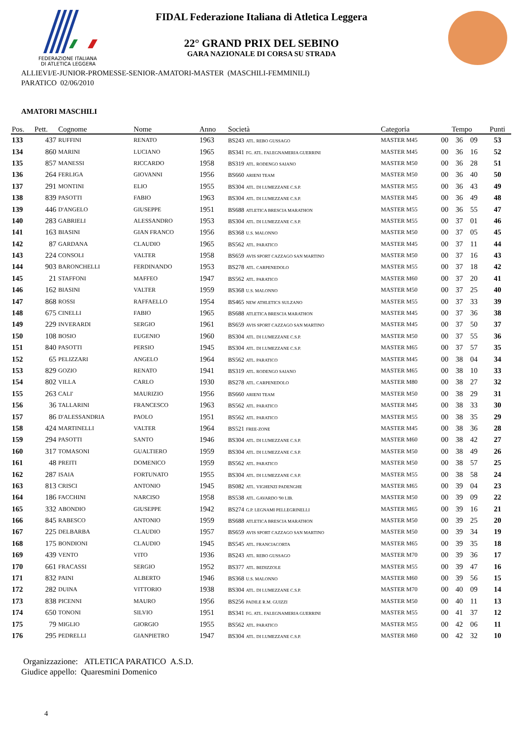FEDERAZIONE ITALIANA
DI ATLETICA LEGGERA
FIDAL Federazione Italiana di Atletica Leggera
22° GRAND PRIX DEL SEBINO
GARA NAZIONALE DI CORSA SU STRADA
ALLIEVI/E-JUNIOR-PROMESSE-SENIOR-AMATORI-MASTER (MASCHILI-FEMMINILI)
PARATICO 02/06/2010
AMATORI MASCHILI
| Pos. | Pett. | Cognome | Nome | Anno | Società | Categoria | Tempo | | | Punti |
| --- | --- | --- | --- | --- | --- | --- | --- | --- | --- | --- |
| 133 | 437 | RUFFINI | RENATO | 1963 | BS243 ATL. REBO GUSSAGO | MASTER M45 | 00 | 36 | 09 | 53 |
| 134 | 860 | MARINI | LUCIANO | 1965 | BS341 FG. ATL. FALEGNAMERIA GUERRINI | MASTER M45 | 00 | 36 | 16 | 52 |
| 135 | 857 | MANESSI | RICCARDO | 1958 | BS319 ATL. RODENGO SAIANO | MASTER M50 | 00 | 36 | 28 | 51 |
| 136 | 264 | FERLIGA | GIOVANNI | 1956 | BS660 ARIENI TEAM | MASTER M50 | 00 | 36 | 40 | 50 |
| 137 | 291 | MONTINI | ELIO | 1955 | BS304 ATL. DI LUMEZZANE C.S.P. | MASTER M55 | 00 | 36 | 43 | 49 |
| 138 | 839 | PASOTTI | FABIO | 1963 | BS304 ATL. DI LUMEZZANE C.S.P. | MASTER M45 | 00 | 36 | 49 | 48 |
| 139 | 446 | D'ANGELO | GIUSEPPE | 1951 | BS688 ATLETICA BRESCIA MARATHON | MASTER M55 | 00 | 36 | 55 | 47 |
| 140 | 283 | GABRIELI | ALESSANDRO | 1953 | BS304 ATL. DI LUMEZZANE C.S.P. | MASTER M55 | 00 | 37 | 01 | 46 |
| 141 | 163 | BIASINI | GIAN FRANCO | 1956 | BS368 U.S. MALONNO | MASTER M50 | 00 | 37 | 05 | 45 |
| 142 | 87 | GARDANA | CLAUDIO | 1965 | BS562 ATL. PARATICO | MASTER M45 | 00 | 37 | 11 | 44 |
| 143 | 224 | CONSOLI | VALTER | 1958 | BS659 AVIS SPORT CAZZAGO SAN MARTINO | MASTER M50 | 00 | 37 | 16 | 43 |
| 144 | 903 | BARONCHELLI | FERDINANDO | 1953 | BS278 ATL. CARPENEDOLO | MASTER M55 | 00 | 37 | 18 | 42 |
| 145 | 21 | STAFFONI | MAFFEO | 1947 | BS562 ATL. PARATICO | MASTER M60 | 00 | 37 | 20 | 41 |
| 146 | 162 | BIASINI | VALTER | 1959 | BS368 U.S. MALONNO | MASTER M50 | 00 | 37 | 25 | 40 |
| 147 | 868 | ROSSI | RAFFAELLO | 1954 | BS465 NEW ATHLETICS SULZANO | MASTER M55 | 00 | 37 | 33 | 39 |
| 148 | 675 | CINELLI | FABIO | 1965 | BS688 ATLETICA BRESCIA MARATHON | MASTER M45 | 00 | 37 | 36 | 38 |
| 149 | 229 | INVERARDI | SERGIO | 1961 | BS659 AVIS SPORT CAZZAGO SAN MARTINO | MASTER M45 | 00 | 37 | 50 | 37 |
| 150 | 108 | BOSIO | EUGENIO | 1960 | BS304 ATL. DI LUMEZZANE C.S.P. | MASTER M50 | 00 | 37 | 55 | 36 |
| 151 | 840 | PASOTTI | PERSIO | 1945 | BS304 ATL. DI LUMEZZANE C.S.P. | MASTER M65 | 00 | 37 | 57 | 35 |
| 152 | 65 | PELIZZARI | ANGELO | 1964 | BS562 ATL. PARATICO | MASTER M45 | 00 | 38 | 04 | 34 |
| 153 | 829 | GOZIO | RENATO | 1941 | BS319 ATL. RODENGO SAIANO | MASTER M65 | 00 | 38 | 10 | 33 |
| 154 | 802 | VILLA | CARLO | 1930 | BS278 ATL. CARPENEDOLO | MASTER M80 | 00 | 38 | 27 | 32 |
| 155 | 263 | CALI' | MAURIZIO | 1956 | BS660 ARIENI TEAM | MASTER M50 | 00 | 38 | 29 | 31 |
| 156 | 36 | TALLARINI | FRANCESCO | 1963 | BS562 ATL. PARATICO | MASTER M45 | 00 | 38 | 33 | 30 |
| 157 | 86 | D'ALESSANDRIA | PAOLO | 1951 | BS562 ATL. PARATICO | MASTER M55 | 00 | 38 | 35 | 29 |
| 158 | 424 | MARTINELLI | VALTER | 1964 | BS521 FREE-ZONE | MASTER M45 | 00 | 38 | 36 | 28 |
| 159 | 294 | PASOTTI | SANTO | 1946 | BS304 ATL. DI LUMEZZANE C.S.P. | MASTER M60 | 00 | 38 | 42 | 27 |
| 160 | 317 | TOMASONI | GUALTIERO | 1959 | BS304 ATL. DI LUMEZZANE C.S.P. | MASTER M50 | 00 | 38 | 49 | 26 |
| 161 | 48 | PREITI | DOMENICO | 1959 | BS562 ATL. PARATICO | MASTER M50 | 00 | 38 | 57 | 25 |
| 162 | 287 | ISAIA | FORTUNATO | 1955 | BS304 ATL. DI LUMEZZANE C.S.P. | MASTER M55 | 00 | 38 | 58 | 24 |
| 163 | 813 | CRISCI | ANTONIO | 1945 | BS082 ATL. VIGHENZI PADENGHE | MASTER M65 | 00 | 39 | 04 | 23 |
| 164 | 186 | FACCHINI | NARCISO | 1958 | BS538 ATL. GAVARDO '90 LIB. | MASTER M50 | 00 | 39 | 09 | 22 |
| 165 | 332 | ABONDIO | GIUSEPPE | 1942 | BS274 G.P. LEGNAMI PELLEGRINELLI | MASTER M65 | 00 | 39 | 16 | 21 |
| 166 | 845 | RABESCO | ANTONIO | 1959 | BS688 ATLETICA BRESCIA MARATHON | MASTER M50 | 00 | 39 | 25 | 20 |
| 167 | 225 | DELBARBA | CLAUDIO | 1957 | BS659 AVIS SPORT CAZZAGO SAN MARTINO | MASTER M50 | 00 | 39 | 34 | 19 |
| 168 | 175 | BONDIONI | CLAUDIO | 1945 | BS545 ATL. FRANCIACORTA | MASTER M65 | 00 | 39 | 35 | 18 |
| 169 | 439 | VENTO | VITO | 1936 | BS243 ATL. REBO GUSSAGO | MASTER M70 | 00 | 39 | 36 | 17 |
| 170 | 661 | FRACASSI | SERGIO | 1952 | BS377 ATL. BEDIZZOLE | MASTER M55 | 00 | 39 | 47 | 16 |
| 171 | 832 | PAINI | ALBERTO | 1946 | BS368 U.S. MALONNO | MASTER M60 | 00 | 39 | 56 | 15 |
| 172 | 282 | DUINA | VITTORIO | 1938 | BS304 ATL. DI LUMEZZANE C.S.P. | MASTER M70 | 00 | 40 | 09 | 14 |
| 173 | 838 | PICENNI | MAURO | 1956 | BS256 PADILE R.M. GUIZZI | MASTER M50 | 00 | 40 | 11 | 13 |
| 174 | 650 | TONONI | SILVIO | 1951 | BS341 FG. ATL. FALEGNAMERIA GUERRINI | MASTER M55 | 00 | 41 | 37 | 12 |
| 175 | 79 | MIGLIO | GIORGIO | 1955 | BS562 ATL. PARATICO | MASTER M55 | 00 | 42 | 06 | 11 |
| 176 | 295 | PEDRELLI | GIANPIETRO | 1947 | BS304 ATL. DI LUMEZZANE C.S.P. | MASTER M60 | 00 | 42 | 32 | 10 |
Organizzazione: ATLETICA PARATICO A.S.D.
Giudice appello: Quaresmini Domenico
4